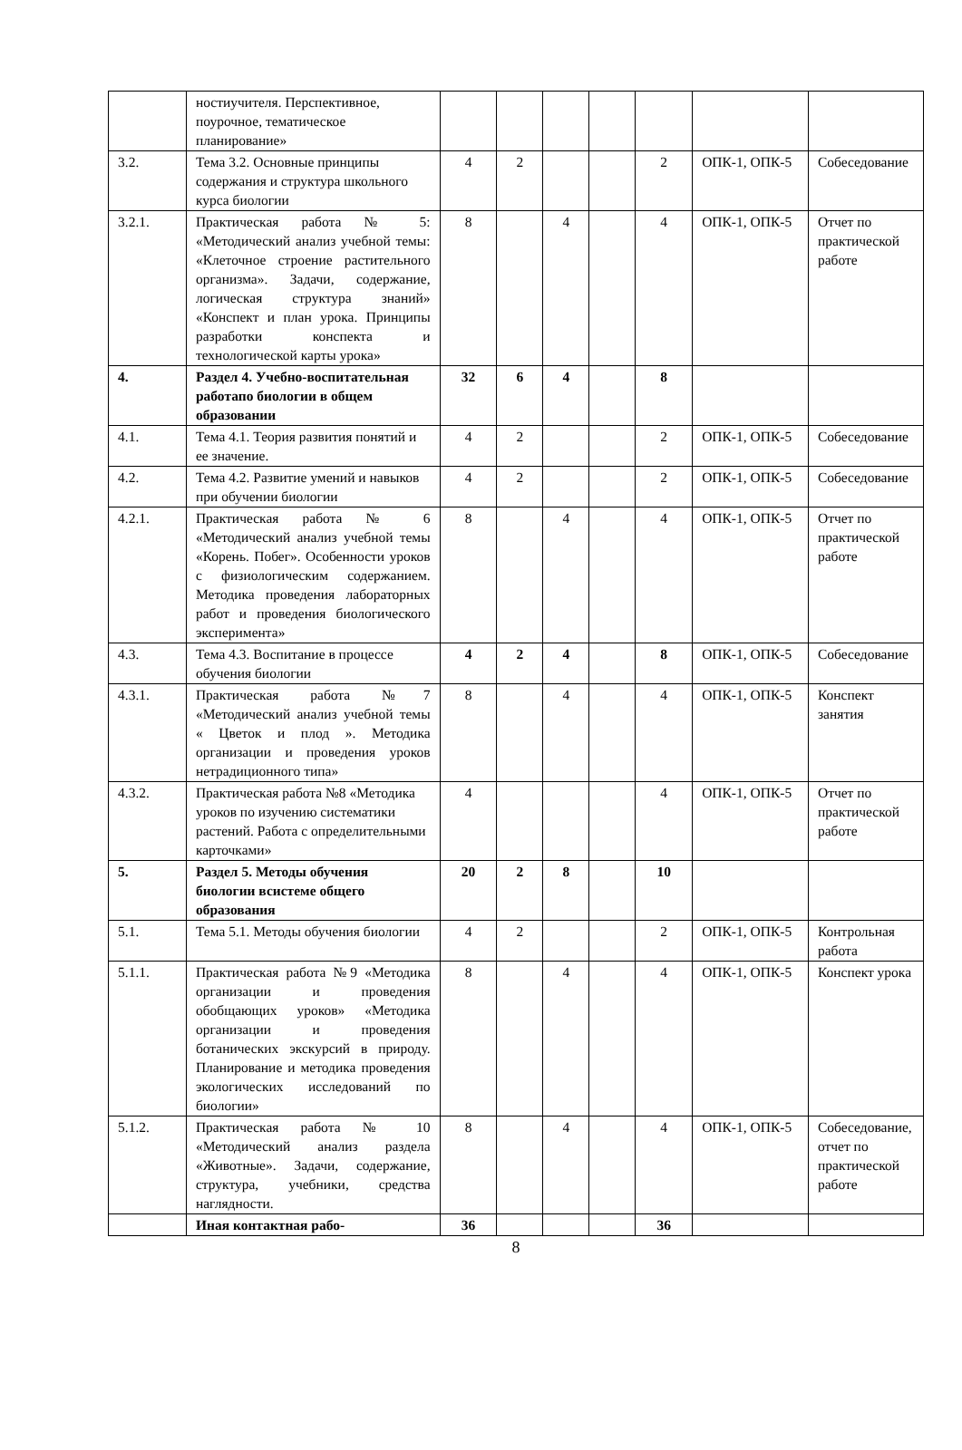| | ностиучителя. Перспективное, поурочное, тематическое планирование» | | | | | | | |
| 3.2. | Тема 3.2. Основные принципы содержания и структура школьного курса биологии | 4 | 2 | | | 2 | ОПК-1, ОПК-5 | Собеседование |
| 3.2.1. | Практическая работа № 5: «Методический анализ учебной темы: «Клеточное строение растительного организма». Задачи, содержание, логическая структура знаний» «Конспект и план урока. Принципы разработки конспекта и технологической карты урока» | 8 | | 4 | | 4 | ОПК-1, ОПК-5 | Отчет по практической работе |
| 4. | Раздел 4. Учебно-воспитательная работапо биологии в общем образовании | 32 | 6 | 4 | | 8 | | |
| 4.1. | Тема 4.1. Теория развития понятий и ее значение. | 4 | 2 | | | 2 | ОПК-1, ОПК-5 | Собеседование |
| 4.2. | Тема 4.2. Развитие умений и навыков при обучении биологии | 4 | 2 | | | 2 | ОПК-1, ОПК-5 | Собеседование |
| 4.2.1. | Практическая работа № 6 «Методический анализ учебной темы «Корень. Побег». Особенности уроков с физиологическим содержанием. Методика проведения лабораторных работ и проведения биологического эксперимента» | 8 | | 4 | | 4 | ОПК-1, ОПК-5 | Отчет по практической работе |
| 4.3. | Тема 4.3. Воспитание в процессе обучения биологии | 4 | 2 | 4 | | 8 | ОПК-1, ОПК-5 | Собеседование |
| 4.3.1. | Практическая работа №7 «Методический анализ учебной темы « Цветок и плод ». Методика организации и проведения уроков нетрадиционного типа» | 8 | | 4 | | 4 | ОПК-1, ОПК-5 | Конспект занятия |
| 4.3.2. | Практическая работа №8 «Методика уроков по изучению систематики растений. Работа с определительными карточками» | 4 | | | | 4 | ОПК-1, ОПК-5 | Отчет по практической работе |
| 5. | Раздел 5. Методы обучения биологии всистеме общего образования | 20 | 2 | 8 | | 10 | | |
| 5.1. | Тема 5.1. Методы обучения биологии | 4 | 2 | | | 2 | ОПК-1, ОПК-5 | Контрольная работа |
| 5.1.1. | Практическая работа №9 «Методика организации и проведения обобщающих уроков» «Методика организации и проведения ботанических экскурсий в природу. Планирование и методика проведения экологических исследований по биологии» | 8 | | 4 | | 4 | ОПК-1, ОПК-5 | Конспект урока |
| 5.1.2. | Практическая работа № 10 «Методический анализ раздела «Животные». Задачи, содержание, структура, учебники, средства наглядности. | 8 | | 4 | | 4 | ОПК-1, ОПК-5 | Собеседование, отчет по практической работе |
| | Иная контактная рабо- | 36 | | | | 36 | | |
8